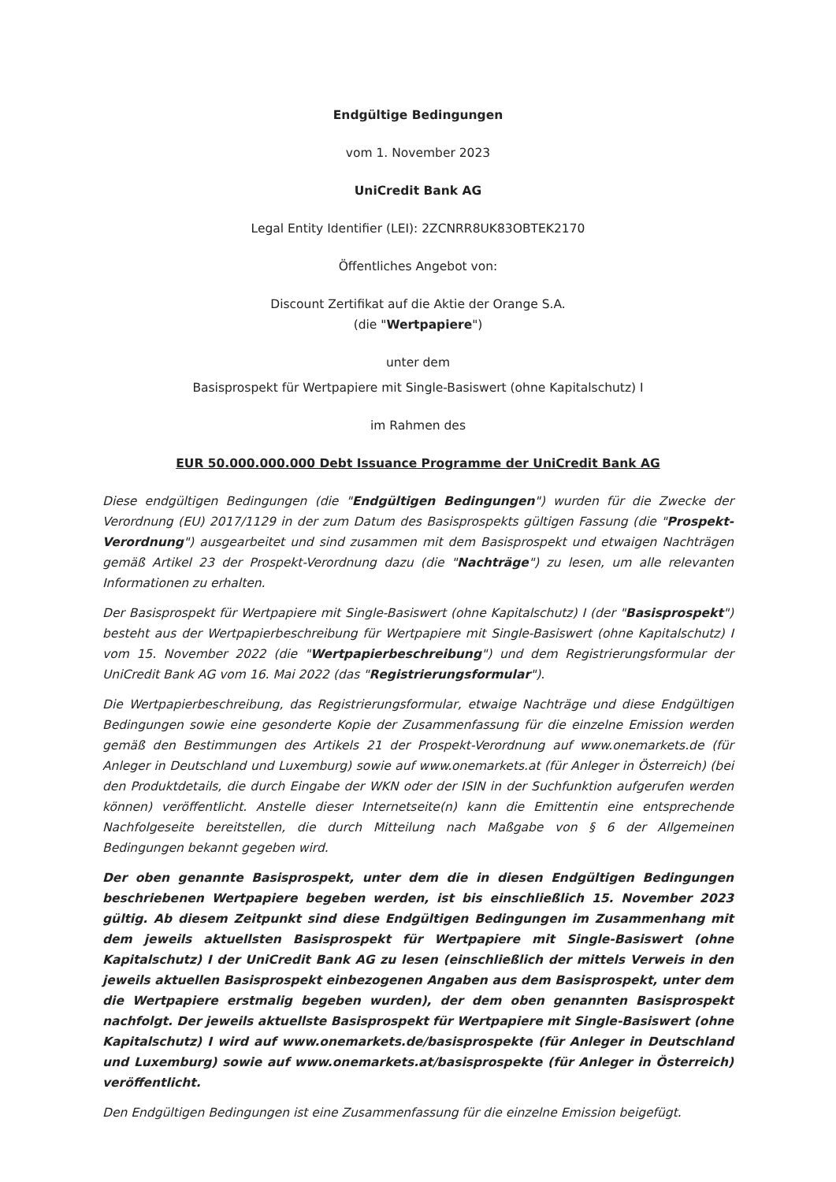Endgültige Bedingungen
vom 1. November 2023
UniCredit Bank AG
Legal Entity Identifier (LEI): 2ZCNRR8UK83OBTEK2170
Öffentliches Angebot von:
Discount Zertifikat auf die Aktie der Orange S.A.
(die "Wertpapiere")
unter dem
Basisprospekt für Wertpapiere mit Single-Basiswert (ohne Kapitalschutz) I
im Rahmen des
EUR 50.000.000.000 Debt Issuance Programme der UniCredit Bank AG
Diese endgültigen Bedingungen (die "Endgültigen Bedingungen") wurden für die Zwecke der Verordnung (EU) 2017/1129 in der zum Datum des Basisprospekts gültigen Fassung (die "Prospekt-Verordnung") ausgearbeitet und sind zusammen mit dem Basisprospekt und etwaigen Nachträgen gemäß Artikel 23 der Prospekt-Verordnung dazu (die "Nachträge") zu lesen, um alle relevanten Informationen zu erhalten.
Der Basisprospekt für Wertpapiere mit Single-Basiswert (ohne Kapitalschutz) I (der "Basisprospekt") besteht aus der Wertpapierbeschreibung für Wertpapiere mit Single-Basiswert (ohne Kapitalschutz) I vom 15. November 2022 (die "Wertpapierbeschreibung") und dem Registrierungsformular der UniCredit Bank AG vom 16. Mai 2022 (das "Registrierungsformular").
Die Wertpapierbeschreibung, das Registrierungsformular, etwaige Nachträge und diese Endgültigen Bedingungen sowie eine gesonderte Kopie der Zusammenfassung für die einzelne Emission werden gemäß den Bestimmungen des Artikels 21 der Prospekt-Verordnung auf www.onemarkets.de (für Anleger in Deutschland und Luxemburg) sowie auf www.onemarkets.at (für Anleger in Österreich) (bei den Produktdetails, die durch Eingabe der WKN oder der ISIN in der Suchfunktion aufgerufen werden können) veröffentlicht. Anstelle dieser Internetseite(n) kann die Emittentin eine entsprechende Nachfolgeseite bereitstellen, die durch Mitteilung nach Maßgabe von § 6 der Allgemeinen Bedingungen bekannt gegeben wird.
Der oben genannte Basisprospekt, unter dem die in diesen Endgültigen Bedingungen beschriebenen Wertpapiere begeben werden, ist bis einschließlich 15. November 2023 gültig. Ab diesem Zeitpunkt sind diese Endgültigen Bedingungen im Zusammenhang mit dem jeweils aktuellsten Basisprospekt für Wertpapiere mit Single-Basiswert (ohne Kapitalschutz) I der UniCredit Bank AG zu lesen (einschließlich der mittels Verweis in den jeweils aktuellen Basisprospekt einbezogenen Angaben aus dem Basisprospekt, unter dem die Wertpapiere erstmalig begeben wurden), der dem oben genannten Basisprospekt nachfolgt. Der jeweils aktuellste Basisprospekt für Wertpapiere mit Single-Basiswert (ohne Kapitalschutz) I wird auf www.onemarkets.de/basisprospekte (für Anleger in Deutschland und Luxemburg) sowie auf www.onemarkets.at/basisprospekte (für Anleger in Österreich) veröffentlicht.
Den Endgültigen Bedingungen ist eine Zusammenfassung für die einzelne Emission beigefügt.